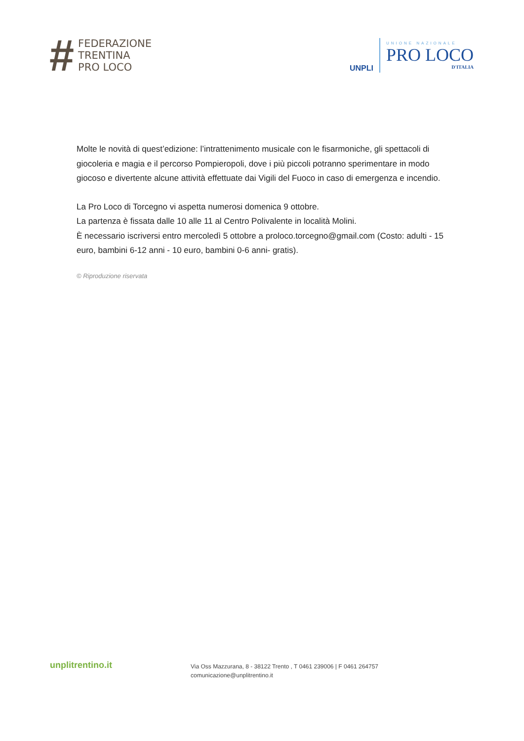#
FEDERAZIONE
TRENTINA
PRO LOCO
UNPLI
UNIONE NAZIONALE
PRO LOCO
D'ITALIA
Molte le novità di quest’edizione: l’intrattenimento musicale con le fisarmoniche, gli spettacoli di giocoleria e magia e il percorso Pompieropoli, dove i più piccoli potranno sperimentare in modo giocoso e divertente alcune attività effettuate dai Vigili del Fuoco in caso di emergenza e incendio.
La Pro Loco di Torcegno vi aspetta numerosi domenica 9 ottobre.
La partenza è fissata dalle 10 alle 11 al Centro Polivalente in località Molini.
È necessario iscriversi entro mercoledì 5 ottobre a proloco.torcegno@gmail.com (Costo: adulti - 15 euro, bambini 6-12 anni - 10 euro, bambini 0-6 anni- gratis).
© Riproduzione riservata
unplitrentino.it
Via Oss Mazzurana, 8 - 38122 Trento , T 0461 239006 | F 0461 264757
comunicazione@unplitrentino.it